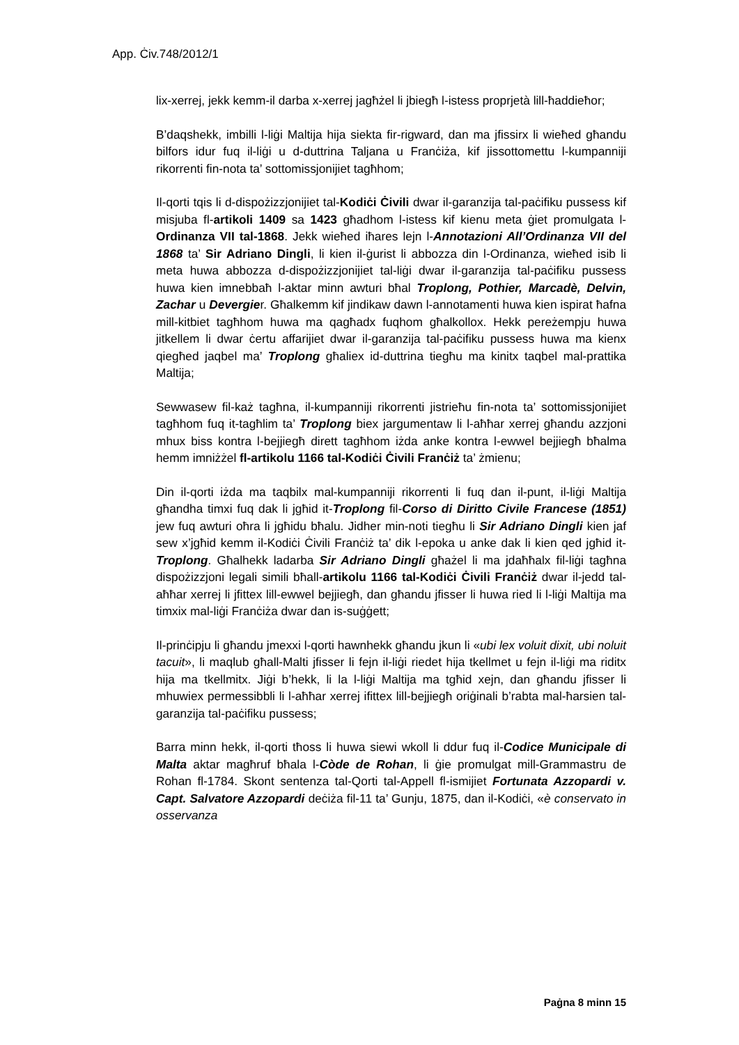App. Ċiv.748/2012/1
lix-xerrej, jekk kemm-il darba x-xerrej jagħżel li jbiegħ l-istess proprjetà lill-ħaddieħor;
B’daqshekk, imbilli l-liġi Maltija hija siekta fir-rigward, dan ma jfissirx li wieħed għandu bilfors idur fuq il-liġi u d-duttrina Taljana u Franċiża, kif jissottomettu l-kumpanniji rikorrenti fin-nota ta’ sottomissjonijiet tagħhom;
Il-qorti tqis li d-dispożizzjonijiet tal-Kodiċi Ċivili dwar il-garanzija tal-paċifiku pussess kif misjuba fl-artikoli 1409 sa 1423 għadhom l-istess kif kienu meta ġiet promulgata l-Ordinanza VII tal-1868. Jekk wieħed iħares lejn l-Annotazioni All’Ordinanza VII del 1868 ta’ Sir Adriano Dingli, li kien il-ġurist li abbozza din l-Ordinanza, wieħed isib li meta huwa abbozza d-dispożizzjonijiet tal-liġi dwar il-garanzija tal-paċifiku pussess huwa kien imnebbaħ l-aktar minn awturi bħal Troplong, Pothier, Marcadè, Delvin, Zachar u Devergier. Għalkemm kif jindikaw dawn l-annotamenti huwa kien ispirat ħafna mill-kitbiet tagħhom huwa ma qagħadx fuqhom għalkollox. Hekk pereżempju huwa jitkellem li dwar ċertu affarijiet dwar il-garanzija tal-paċifiku pussess huwa ma kienx qiegħed jaqbel ma’ Troplong għaliex id-duttrina tiegħu ma kinitx taqbel mal-prattika Maltija;
Sewwasew fil-każ tagħna, il-kumpanniji rikorrenti jistrieħu fin-nota ta’ sottomissjonijiet tagħhom fuq it-tagħlim ta’ Troplong biex jargumentaw li l-aħħar xerrej għandu azzjoni mhux biss kontra l-bejjiegħ dirett tagħhom iżda anke kontra l-ewwel bejjiegħ bħalma hemm imniżżel fl-artikolu 1166 tal-Kodiċi Ċivili Franċiż ta’ żmienu;
Din il-qorti iżda ma taqbilx mal-kumpanniji rikorrenti li fuq dan il-punt, il-liġi Maltija għandha timxi fuq dak li jgħid it-Troplong fil-Corso di Diritto Civile Francese (1851) jew fuq awturi oħra li jgħidu bħalu. Jidher min-noti tiegħu li Sir Adriano Dingli kien jaf sew x’jgħid kemm il-Kodiċi Ċivili Franċiż ta’ dik l-epoka u anke dak li kien qed jgħid it-Troplong. Għalhekk ladarba Sir Adriano Dingli għażel li ma jdaħħalx fil-liġi tagħna dispożizzjoni legali simili bħall-artikolu 1166 tal-Kodiċi Ċivili Franċiż dwar il-jedd tal-aħħar xerrej li jfittex lill-ewwel bejjiegħ, dan għandu jfisser li huwa ried li l-liġi Maltija ma timxix mal-liġi Franċiża dwar dan is-suġġett;
Il-prinċipju li għandu jmexxi l-qorti hawnhekk għandu jkun li «ubi lex voluit dixit, ubi noluit tacuit», li maqlub għall-Malti jfisser li fejn il-liġi riedet hija tkellmet u fejn il-liġi ma riditx hija ma tkellmitx. Jiġi b’hekk, li la l-liġi Maltija ma tgħid xejn, dan għandu jfisser li mhuwiex permessibbli li l-aħħar xerrej ifittex lill-bejjiegħ oriġinali b’rabta mal-ħarsien tal-garanzija tal-paċifiku pussess;
Barra minn hekk, il-qorti tħoss li huwa siewi wkoll li ddur fuq il-Codice Municipale di Malta aktar magħruf bħala l-Còde de Rohan, li ġie promulgat mill-Grammastru de Rohan fl-1784. Skont sentenza tal-Qorti tal-Appell fl-ismijiet Fortunata Azzopardi v. Capt. Salvatore Azzopardi deċiża fil-11 ta’ Gunju, 1875, dan il-Kodiċi, «è conservato in osservanza
Paġna 8 minn 15